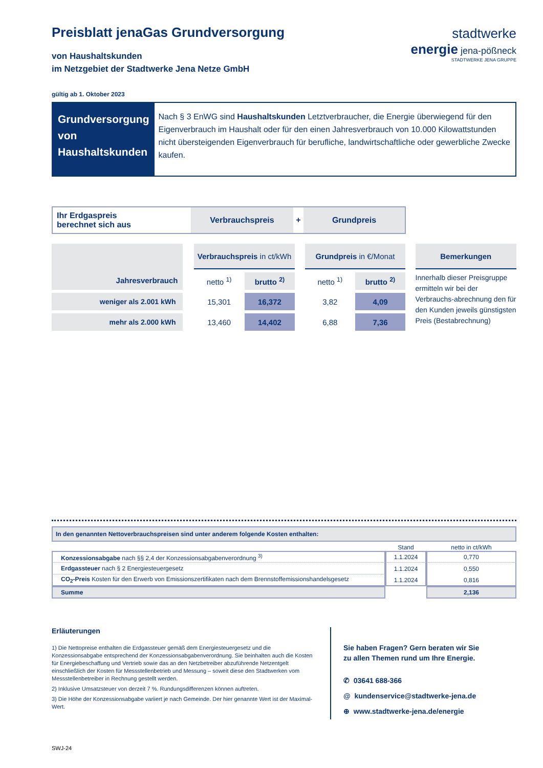Preisblatt jenaGas Grundversorgung
von Haushaltskunden
im Netzgebiet der Stadtwerke Jena Netze GmbH
gültig ab 1. Oktober 2023
Grundversorgung
von Haushaltskunden
Nach § 3 EnWG sind Haushaltskunden Letztverbraucher, die Energie überwiegend für den Eigenverbrauch im Haushalt oder für den einen Jahresverbrauch von 10.000 Kilowattstunden nicht übersteigenden Eigenverbrauch für berufliche, landwirtschaftliche oder gewerbliche Zwecke kaufen.
stadtwerke
energie jena-pößneck
STADTWERKE JENA GRUPPE
Ihr Erdgaspreis
berechnet sich aus
Verbrauchspreis
+
Grundpreis
| Jahresverbrauch | | Verbrauchspreis in ct/kWh | | | Grundpreis in €/Monat | | | Bemerkungen |
| | | netto <sup>1)</sup> | brutto <sup>2)</sup> | | netto <sup>1)</sup> | brutto <sup>2)</sup> | | Innerhalb dieser Preisgruppe ermitteln wir bei der Verbrauchs-abrechnung den für den Kunden jeweils günstigsten Preis (Bestabrechnung) |
| weniger als 2.001 kWh | | 15,301 | 16,372 | | 3,82 | 4,09 | | |
| mehr als 2.000 kWh | | 13,460 | 14,402 | | 6,88 | 7,36 | | |
In den genannten Nettoverbrauchspreisen sind unter anderem folgende Kosten enthalten:
| | Stand | netto in ct/kWh |
| Konzessionsabgabe nach §§ 2,4 der Konzessionsabgabenverordnung <sup>3)</sup> | 1.1.2024 | 0,770 |
| Erdgassteuer nach § 2 Energiesteuergesetz | 1.1.2024 | 0,550 |
| CO<sub>2</sub>-Preis Kosten für den Erwerb von Emissionszertifikaten nach dem Brennstoffemissionshandelsgesetz | 1.1.2024 | 0,816 |
| Summe | | 2,136 |
Erläuterungen
1) Die Nettopreise enthalten die Erdgassteuer gemäß dem Energiesteuergesetz und die Konzessionsabgabe entsprechend der Konzessionsabgabenverordnung. Sie beinhalten auch die Kosten für Energiebeschaffung und Vertrieb sowie das an den Netzbetreiber abzuführende Netzentgelt einschließlich der Kosten für Messstellenbetrieb und Messung – soweit diese den Stadtwerken vom Messstellenbetreiber in Rechnung gestellt werden.
2) Inklusive Umsatzsteuer von derzeit 7 %. Rundungsdifferenzen können auftreten.
3) Die Höhe der Konzessionsabgabe variiert je nach Gemeinde. Der hier genannte Wert ist der Maximal-Wert.
Sie haben Fragen? Gern beraten wir Sie
zu allen Themen rund um Ihre Energie.
✆ 03641 688-366
@ kundenservice@stadtwerke-jena.de
⊕ www.stadtwerke-jena.de/energie
SWJ-24